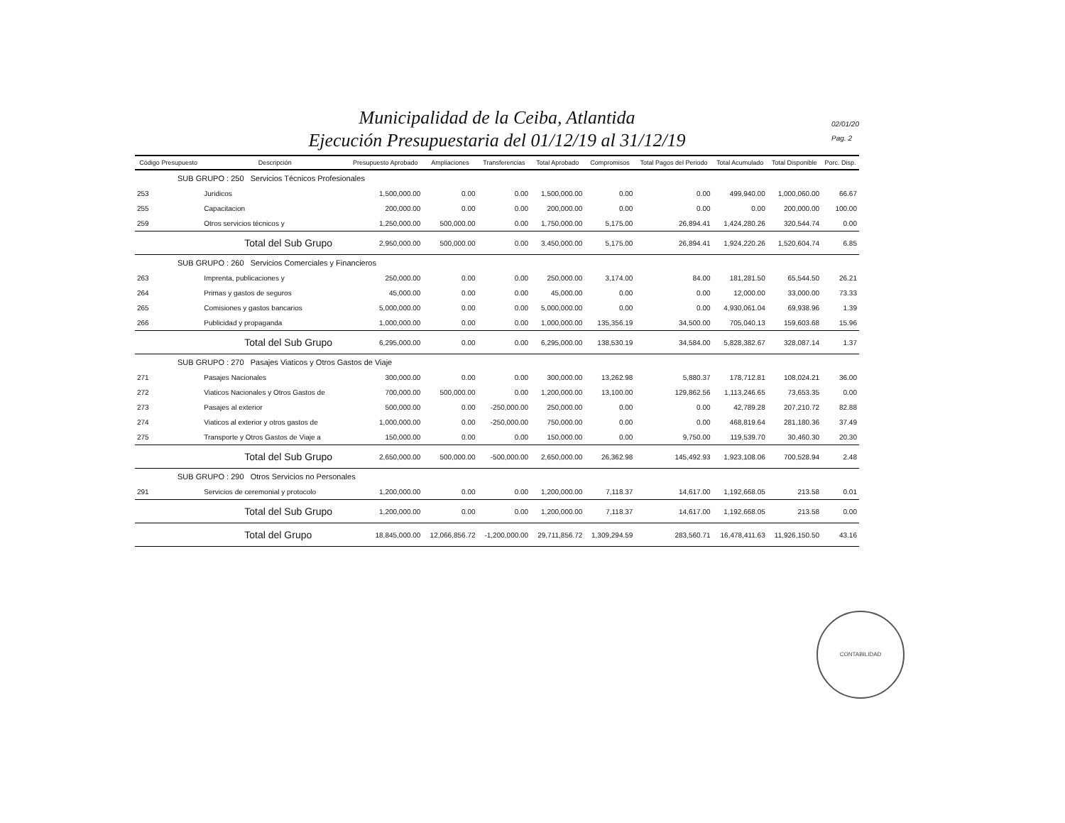Municipalidad de la Ceiba, Atlantida
Ejecución Presupuestaria del 01/12/19 al 31/12/19
02/01/20
Pag. 2
| Código Presupuesto | Descripción | Presupuesto Aprobado | Ampliaciones | Transferencias | Total Aprobado | Compromisos | Total Pagos del Periodo | Total Acumulado | Total Disponible | Porc. Disp. |
| --- | --- | --- | --- | --- | --- | --- | --- | --- | --- | --- |
| SUB GRUPO : 250 Servicios Técnicos Profesionales | | | | | | | | | | |
| 253 | Juridicos | 1,500,000.00 | 0.00 | 0.00 | 1,500,000.00 | 0.00 | 0.00 | 499,940.00 | 1,000,060.00 | 66.67 |
| 255 | Capacitacion | 200,000.00 | 0.00 | 0.00 | 200,000.00 | 0.00 | 0.00 | 0.00 | 200,000.00 | 100.00 |
| 259 | Otros servicios técnicos y | 1,250,000.00 | 500,000.00 | 0.00 | 1,750,000.00 | 5,175.00 | 26,894.41 | 1,424,280.26 | 320,544.74 | 0.00 |
| | Total del Sub Grupo | 2,950,000.00 | 500,000.00 | 0.00 | 3,450,000.00 | 5,175.00 | 26,894.41 | 1,924,220.26 | 1,520,604.74 | 6.85 |
| SUB GRUPO : 260 Servicios Comerciales y Financieros | | | | | | | | | | |
| 263 | Imprenta, publicaciones y | 250,000.00 | 0.00 | 0.00 | 250,000.00 | 3,174.00 | 84.00 | 181,281.50 | 65,544.50 | 26.21 |
| 264 | Primas y gastos de seguros | 45,000.00 | 0.00 | 0.00 | 45,000.00 | 0.00 | 0.00 | 12,000.00 | 33,000.00 | 73.33 |
| 265 | Comisiones y gastos bancarios | 5,000,000.00 | 0.00 | 0.00 | 5,000,000.00 | 0.00 | 0.00 | 4,930,061.04 | 69,938.96 | 1.39 |
| 266 | Publicidad y propaganda | 1,000,000.00 | 0.00 | 0.00 | 1,000,000.00 | 135,356.19 | 34,500.00 | 705,040.13 | 159,603.68 | 15.96 |
| | Total del Sub Grupo | 6,295,000.00 | 0.00 | 0.00 | 6,295,000.00 | 138,530.19 | 34,584.00 | 5,828,382.67 | 328,087.14 | 1.37 |
| SUB GRUPO : 270 Pasajes Viaticos y Otros Gastos de Viaje | | | | | | | | | | |
| 271 | Pasajes Nacionales | 300,000.00 | 0.00 | 0.00 | 300,000.00 | 13,262.98 | 5,880.37 | 178,712.81 | 108,024.21 | 36.00 |
| 272 | Viaticos Nacionales y Otros Gastos de | 700,000.00 | 500,000.00 | 0.00 | 1,200,000.00 | 13,100.00 | 129,862.56 | 1,113,246.65 | 73,653.35 | 0.00 |
| 273 | Pasajes al exterior | 500,000.00 | 0.00 | -250,000.00 | 250,000.00 | 0.00 | 0.00 | 42,789.28 | 207,210.72 | 82.88 |
| 274 | Viaticos al exterior y otros gastos de | 1,000,000.00 | 0.00 | -250,000.00 | 750,000.00 | 0.00 | 0.00 | 468,819.64 | 281,180.36 | 37.49 |
| 275 | Transporte y Otros Gastos de Viaje a | 150,000.00 | 0.00 | 0.00 | 150,000.00 | 0.00 | 9,750.00 | 119,539.70 | 30,460.30 | 20.30 |
| | Total del Sub Grupo | 2,650,000.00 | 500,000.00 | -500,000.00 | 2,650,000.00 | 26,362.98 | 145,492.93 | 1,923,108.06 | 700,528.94 | 2.48 |
| SUB GRUPO : 290 Otros Servicios no Personales | | | | | | | | | | |
| 291 | Servicios de ceremonial y protocolo | 1,200,000.00 | 0.00 | 0.00 | 1,200,000.00 | 7,118.37 | 14,617.00 | 1,192,668.05 | 213.58 | 0.01 |
| | Total del Sub Grupo | 1,200,000.00 | 0.00 | 0.00 | 1,200,000.00 | 7,118.37 | 14,617.00 | 1,192,668.05 | 213.58 | 0.00 |
| | Total del Grupo | 18,845,000.00 | 12,066,856.72 | -1,200,000.00 | 29,711,856.72 | 1,309,294.59 | 283,560.71 | 16,478,411.63 | 11,926,150.50 | 43.16 |
CONTABILIDAD